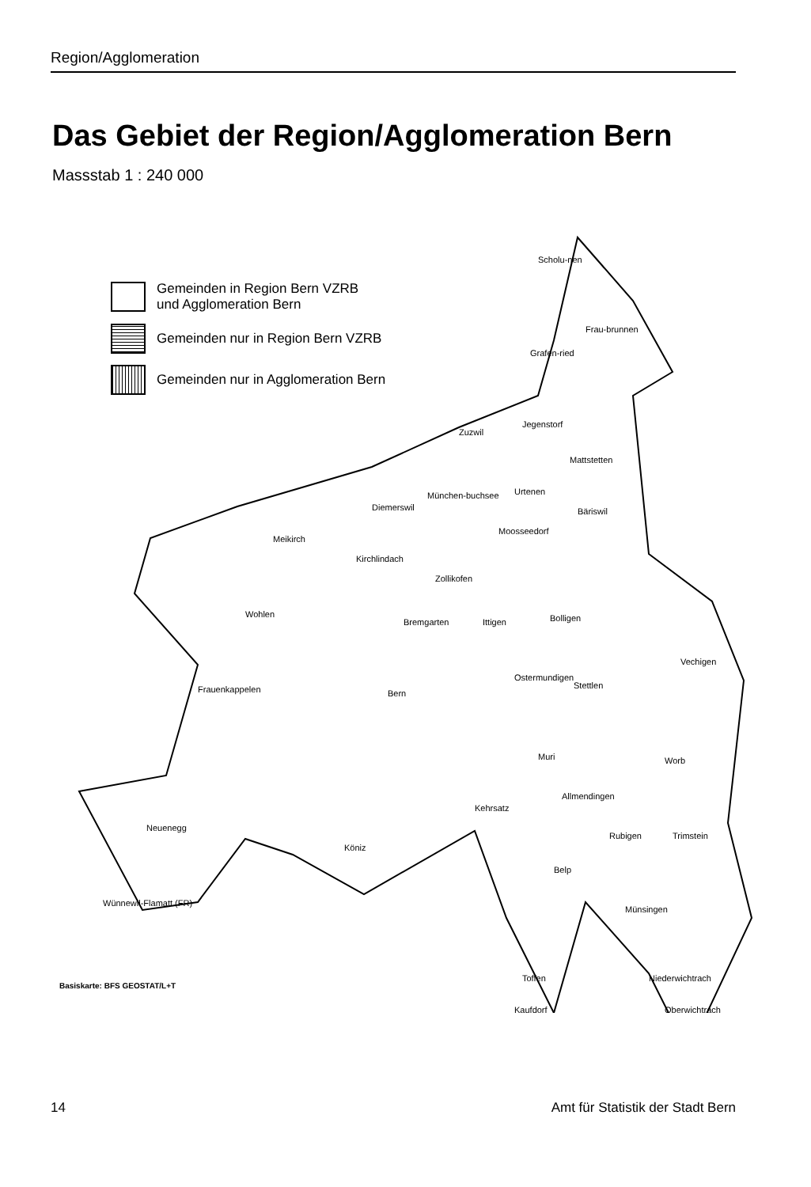Region/Agglomeration
Das Gebiet der Region/Agglomeration Bern
Massstab 1 : 240 000
Scholu-nen
Frau-brunnen
Grafen-ried
Jegenstorf
Zuzwil
Mattstetten
München-buchsee
Diemerswil
Urtenen
Bäriswil
Moosseedorf
Meikirch
Kirchlindach
Zollikofen
Wohlen
Bremgarten
Ittigen
Bolligen
Vechigen
Frauenkappelen
Bern
Ostermundigen
Stettlen
Muri
Worb
Allmendingen
Kehrsatz
Neuenegg
Rubigen
Trimstein
Köniz
Belp
Wünnewil-Flamatt (FR)
Münsingen
Toffen
Niederwichtrach
Kaufdorf
Oberwichtrach
Gemeinden in Region Bern VZRB
und Agglomeration Bern
Gemeinden nur in Region Bern VZRB
Gemeinden nur in Agglomeration Bern
Basiskarte: BFS GEOSTAT/L+T
14 Amt für Statistik der Stadt Bern